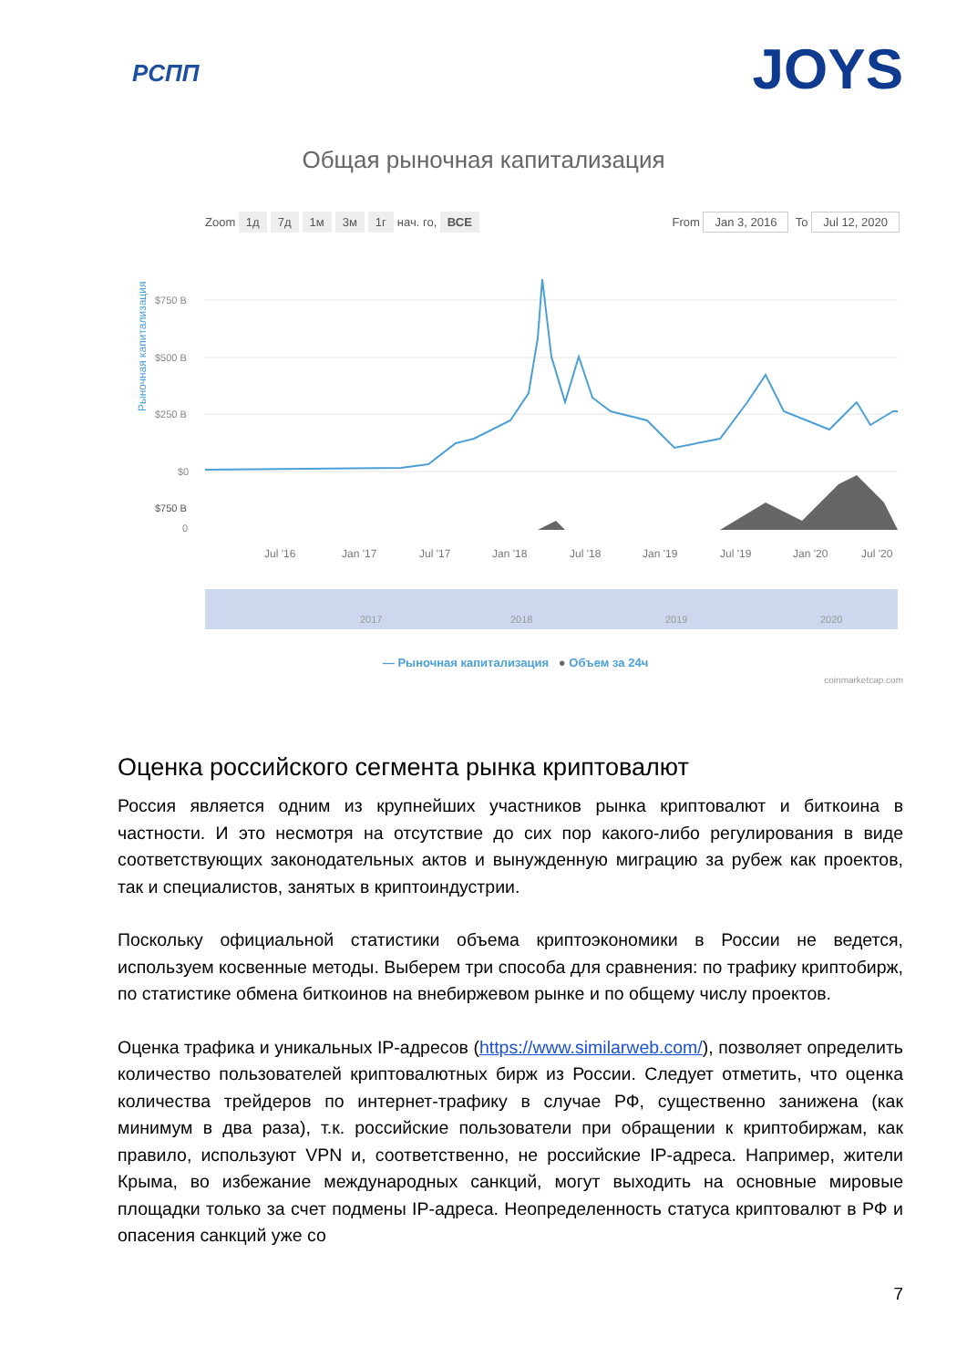РСПП
JOYS
Общая рыночная капитализация
Zoom 1д 7д 1м 3м 1г нач. го, ВСЕ
From Jan 3, 2016 To Jul 12, 2020
Рыночная капитализация
$750 B
$750 B
$500 B
$250 B
$0
0
Jul '16
Jan '17
Jul '17
Jan '18
Jul '18
Jan '19
Jul '19
Jan '20
Jul '20
2017
2018
2019
2020
— Рыночная капитализация ● Объем за 24ч
coinmarketcap.com
Оценка российского сегмента рынка криптовалют
Россия является одним из крупнейших участников рынка криптовалют и биткоина в частности. И это несмотря на отсутствие до сих пор какого-либо регулирования в виде соответствующих законодательных актов и вынужденную миграцию за рубеж как проектов, так и специалистов, занятых в криптоиндустрии.
Поскольку официальной статистики объема криптоэкономики в России не ведется, используем косвенные методы. Выберем три способа для сравнения: по трафику криптобирж, по статистике обмена биткоинов на внебиржевом рынке и по общему числу проектов.
Оценка трафика и уникальных IP-адресов (https://www.similarweb.com/), позволяет определить количество пользователей криптовалютных бирж из России. Следует отметить, что оценка количества трейдеров по интернет-трафику в случае РФ, существенно занижена (как минимум в два раза), т.к. российские пользователи при обращении к криптобиржам, как правило, используют VPN и, соответственно, не российские IP-адреса. Например, жители Крыма, во избежание международных санкций, могут выходить на основные мировые площадки только за счет подмены IP-адреса. Неопределенность статуса криптовалют в РФ и опасения санкций уже со
7